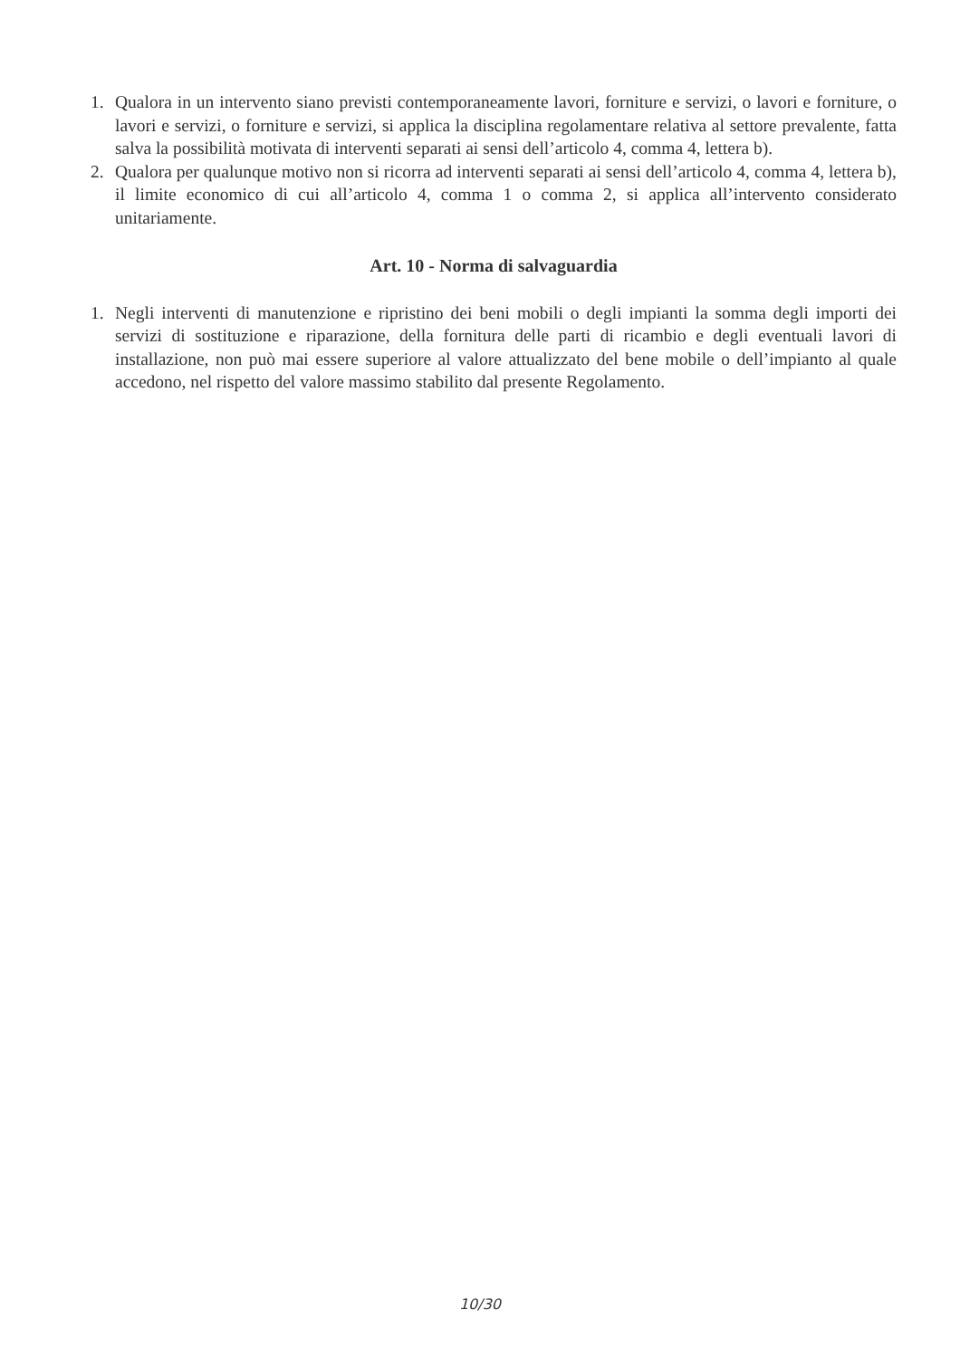1. Qualora in un intervento siano previsti contemporaneamente lavori, forniture e servizi, o lavori e forniture, o lavori e servizi, o forniture e servizi, si applica la disciplina regolamentare relativa al settore prevalente, fatta salva la possibilità motivata di interventi separati ai sensi dell’articolo 4, comma 4, lettera b).
2. Qualora per qualunque motivo non si ricorra ad interventi separati ai sensi dell’articolo 4, comma 4, lettera b), il limite economico di cui all’articolo 4, comma 1 o comma 2, si applica all’intervento considerato unitariamente.
Art. 10 - Norma di salvaguardia
1. Negli interventi di manutenzione e ripristino dei beni mobili o degli impianti la somma degli importi dei servizi di sostituzione e riparazione, della fornitura delle parti di ricambio e degli eventuali lavori di installazione, non può mai essere superiore al valore attualizzato del bene mobile o dell’impianto al quale accedono, nel rispetto del valore massimo stabilito dal presente Regolamento.
10/30